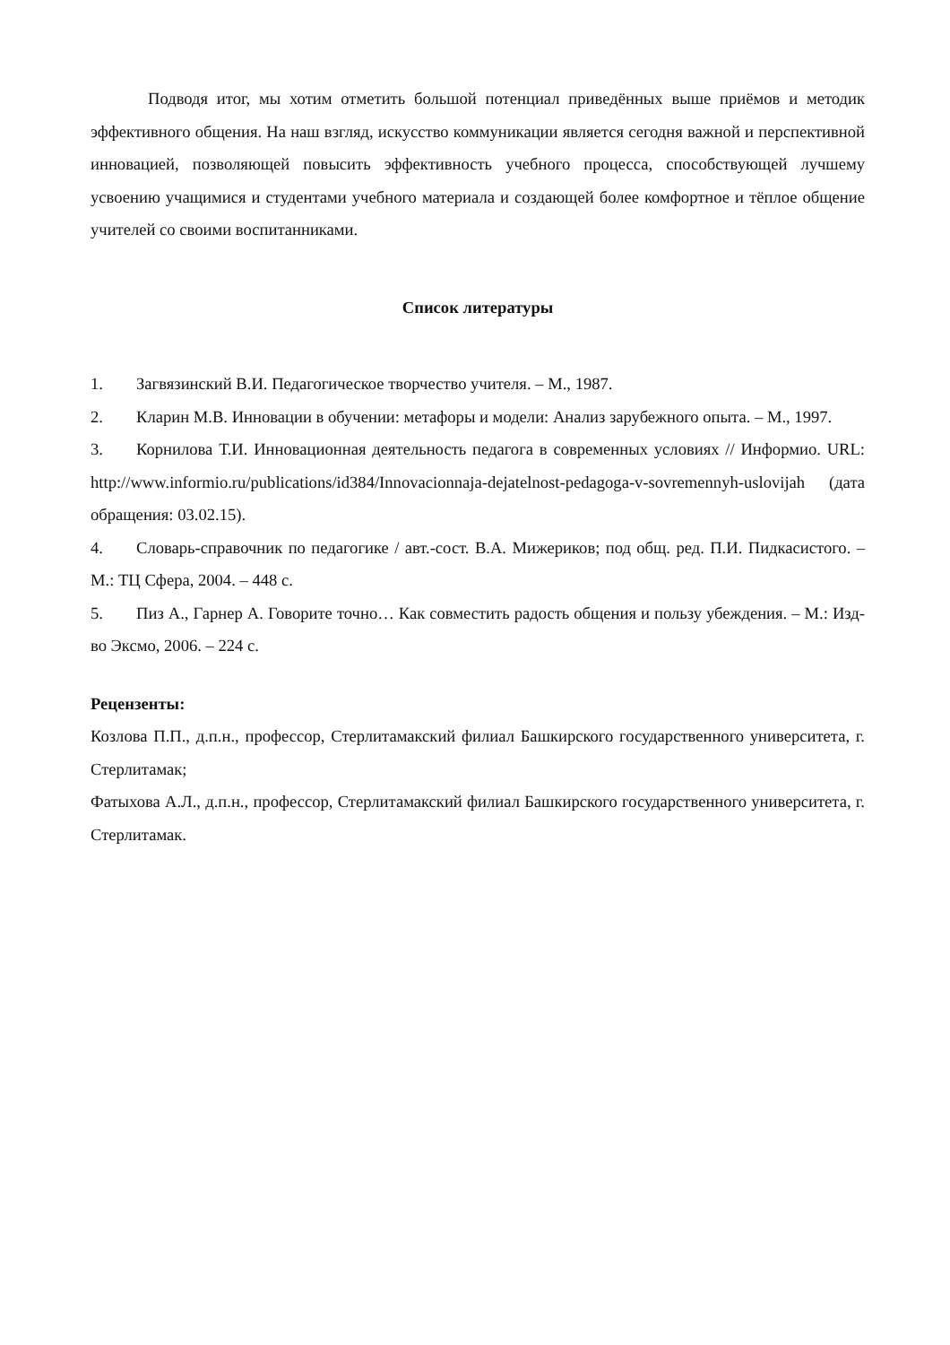Подводя итог, мы хотим отметить большой потенциал приведённых выше приёмов и методик эффективного общения. На наш взгляд, искусство коммуникации является сегодня важной и перспективной инновацией, позволяющей повысить эффективность учебного процесса, способствующей лучшему усвоению учащимися и студентами учебного материала и создающей более комфортное и тёплое общение учителей со своими воспитанниками.
Список литературы
1. Загвязинский В.И. Педагогическое творчество учителя. – М., 1987.
2. Кларин М.В. Инновации в обучении: метафоры и модели: Анализ зарубежного опыта. – М., 1997.
3. Корнилова Т.И. Инновационная деятельность педагога в современных условиях // Информио. URL: http://www.informio.ru/publications/id384/Innovacionnaja-dejatelnost-pedagoga-v-sovremennyh-uslovijah (дата обращения: 03.02.15).
4. Словарь-справочник по педагогике / авт.-сост. В.А. Мижериков; под общ. ред. П.И. Пидкасистого. – М.: ТЦ Сфера, 2004. – 448 с.
5. Пиз А., Гарнер А. Говорите точно… Как совместить радость общения и пользу убеждения. – М.: Изд-во Эксмо, 2006. – 224 с.
Рецензенты:
Козлова П.П., д.п.н., профессор, Стерлитамакский филиал Башкирского государственного университета, г. Стерлитамак;
Фатыхова А.Л., д.п.н., профессор, Стерлитамакский филиал Башкирского государственного университета, г. Стерлитамак.